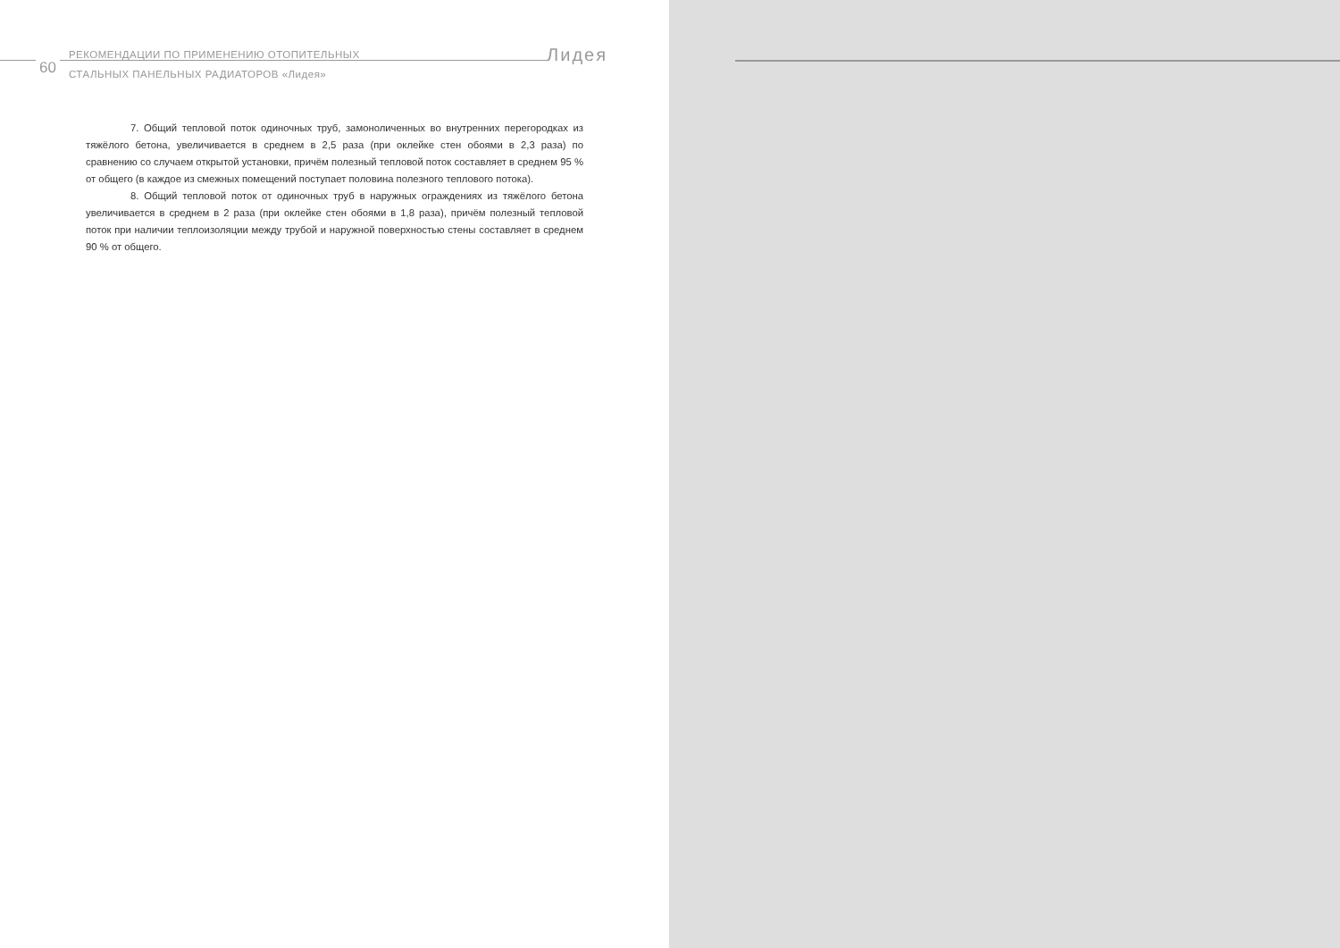60
РЕКОМЕНДАЦИИ ПО ПРИМЕНЕНИЮ ОТОПИТЕЛЬНЫХ
СТАЛЬНЫХ ПАНЕЛЬНЫХ РАДИАТОРОВ «Лидея»
Лидея
7. Общий тепловой поток одиночных труб, замоноличенных во внутренних перегородках из тяжёлого бетона, увеличивается в среднем в 2,5 раза (при оклейке стен обоями в 2,3 раза) по сравнению со случаем открытой установки, причём полезный тепловой поток составляет в среднем 95 % от общего (в каждое из смежных помещений поступает половина полезного теплового потока).
8. Общий тепловой поток от одиночных труб в наружных ограждениях из тяжёлого бетона увеличивается в среднем в 2 раза (при оклейке стен обоями в 1,8 раза), причём полезный тепловой поток при наличии теплоизоляции между трубой и наружной поверхностью стены составляет в среднем 90 % от общего.